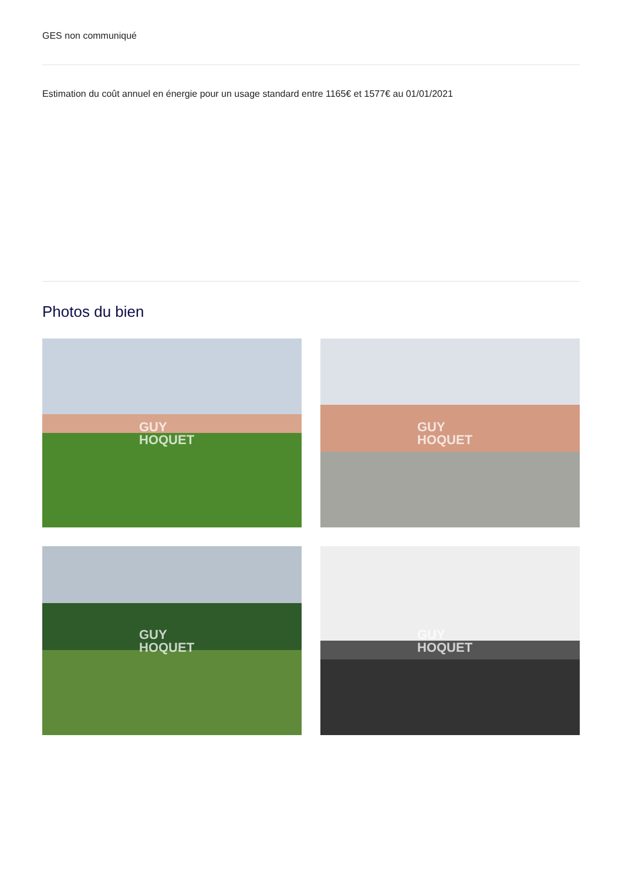GES non communiqué
Estimation du coût annuel en énergie pour un usage standard entre 1165€ et 1577€ au 01/01/2021
Photos du bien
GUY
HOQUET
GUY
HOQUET
GUY
HOQUET
GUY
HOQUET